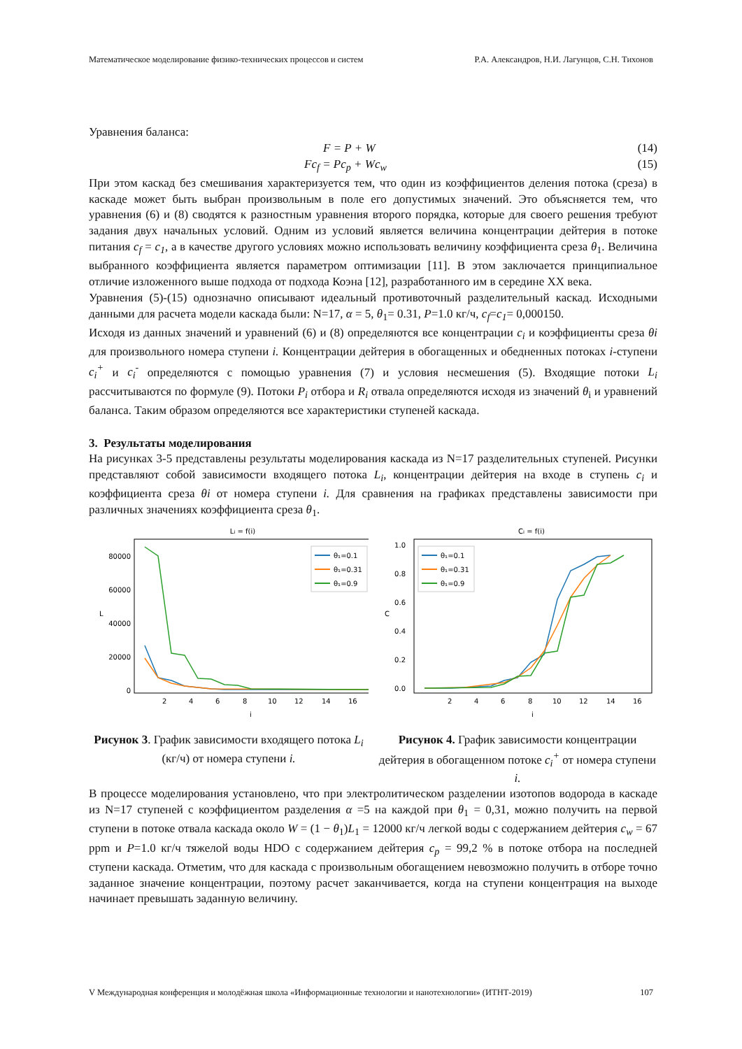Математическое моделирование физико-технических процессов и систем Р.А. Александров, Н.И. Лагунцов, С.Н. Тихонов
Уравнения баланса:
F = P + W (14)
Fc<sub>f</sub> = Pc<sub>p</sub> + Wc<sub>w</sub> (15)
При этом каскад без смешивания характеризуется тем, что один из коэффициентов деления потока (среза) в каскаде может быть выбран произвольным в поле его допустимых значений. Это объясняется тем, что уравнения (6) и (8) сводятся к разностным уравнения второго порядка, которые для своего решения требуют задания двух начальных условий. Одним из условий является величина концентрации дейтерия в потоке питания c<sub>f</sub> = c<sub>1</sub>, а в качестве другого условиях можно использовать величину коэффициента среза θ<sub>1</sub>. Величина выбранного коэффициента является параметром оптимизации [11]. В этом заключается принципиальное отличие изложенного выше подхода от подхода Коэна [12], разработанного им в середине XX века.
Уравнения (5)-(15) однозначно описывают идеальный противоточный разделительный каскад. Исходными данными для расчета модели каскада были: N=17, α = 5, θ<sub>1</sub>= 0.31, P=1.0 кг/ч, c<sub>f</sub>=c<sub>1</sub>= 0,000150.
Исходя из данных значений и уравнений (6) и (8) определяются все концентрации c<sub>i</sub> и коэффициенты среза θi для произвольного номера ступени i. Концентрации дейтерия в обогащенных и обедненных потоках i-ступени c<sub>i</sub><sup>+</sup> и c<sub>i</sub><sup>-</sup> определяются с помощью уравнения (7) и условия несмешения (5). Входящие потоки L<sub>i</sub> рассчитываются по формуле (9). Потоки P<sub>i</sub> отбора и R<sub>i</sub> отвала определяются исходя из значений θ<sub>i</sub> и уравнений баланса. Таким образом определяются все характеристики ступеней каскада.
3. Результаты моделирования
На рисунках 3-5 представлены результаты моделирования каскада из N=17 разделительных ступеней. Рисунки представляют собой зависимости входящего потока L<sub>i</sub>, концентрации дейтерия на входе в ступень c<sub>i</sub> и коэффициента среза θi от номера ступени i. Для сравнения на графиках представлены зависимости при различных значениях коэффициента среза θ<sub>1</sub>.
Li = f(i)
80000
60000
40000
20000
0
2
4
6
8
10
12
14
16
i
L
θ₁=0.1
θ₁=0.31
θ₁=0.9
Рисунок 3. График зависимости входящего потока L<sub>i</sub> (кг/ч) от номера ступени i.
Ci = f(i)
1.0
0.8
0.6
0.4
0.2
0.0
2
4
6
8
10
12
14
16
i
C
θ₁=0.1
θ₁=0.31
θ₁=0.9
Рисунок 4. График зависимости концентрации дейтерия в обогащенном потоке c<sub>i</sub><sup>+</sup> от номера ступени i.
В процессе моделирования установлено, что при электролитическом разделении изотопов водорода в каскаде из N=17 ступеней с коэффициентом разделения α =5 на каждой при θ<sub>1</sub> = 0,31, можно получить на первой ступени в потоке отвала каскада около W = (1 − θ<sub>1</sub>)L<sub>1</sub> = 12000 кг/ч легкой воды с содержанием дейтерия c<sub>w</sub> = 67 ppm и P=1.0 кг/ч тяжелой воды HDO с содержанием дейтерия c<sub>p</sub> = 99,2 % в потоке отбора на последней ступени каскада. Отметим, что для каскада с произвольным обогащением невозможно получить в отборе точно заданное значение концентрации, поэтому расчет заканчивается, когда на ступени концентрация на выходе начинает превышать заданную величину.
V Международная конференция и молодёжная школа «Информационные технологии и нанотехнологии» (ИТНТ-2019) 107